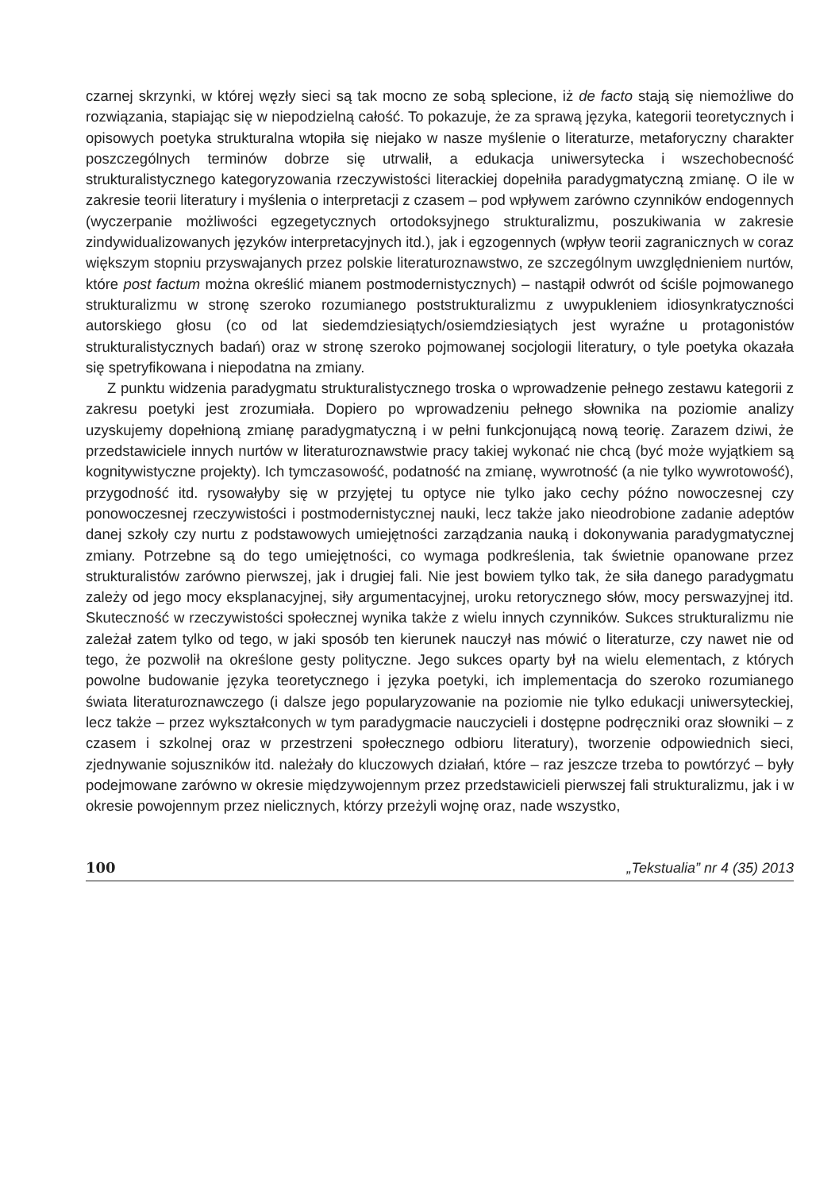czarnej skrzynki, w której węzły sieci są tak mocno ze sobą splecione, iż de facto stają się niemożliwe do rozwiązania, stapiając się w niepodzielną całość. To pokazuje, że za sprawą języka, kategorii teoretycznych i opisowych poetyka strukturalna wtopiła się niejako w nasze myślenie o literaturze, metaforyczny charakter poszczególnych terminów dobrze się utrwalił, a edukacja uniwersytecka i wszechobecność strukturalistycznego kategoryzowania rzeczywistości literackiej dopełniła paradygmatyczną zmianę. O ile w zakresie teorii literatury i myślenia o interpretacji z czasem – pod wpływem zarówno czynników endogennych (wyczerpanie możliwości egzegetycznych ortodoksyjnego strukturalizmu, poszukiwania w zakresie zindywidualizowanych języków interpretacyjnych itd.), jak i egzogennych (wpływ teorii zagranicznych w coraz większym stopniu przyswajanych przez polskie literaturoznawstwo, ze szczególnym uwzględnieniem nurtów, które post factum można określić mianem postmodernistycznych) – nastąpił odwrót od ściśle pojmowanego strukturalizmu w stronę szeroko rozumianego poststrukturalizmu z uwypukleniem idiosynkratyczności autorskiego głosu (co od lat siedemdziesiątych/osiemdziesiątych jest wyraźne u protagonistów strukturalistycznych badań) oraz w stronę szeroko pojmowanej socjologii literatury, o tyle poetyka okazała się spetryfikowana i niepodatna na zmiany.
Z punktu widzenia paradygmatu strukturalistycznego troska o wprowadzenie pełnego zestawu kategorii z zakresu poetyki jest zrozumiała. Dopiero po wprowadzeniu pełnego słownika na poziomie analizy uzyskujemy dopełnioną zmianę paradygmatyczną i w pełni funkcjonującą nową teorię. Zarazem dziwi, że przedstawiciele innych nurtów w literaturoznawstwie pracy takiej wykonać nie chcą (być może wyjątkiem są kognitywistyczne projekty). Ich tymczasowość, podatność na zmianę, wywrotność (a nie tylko wywrotowość), przygodność itd. rysowałyby się w przyjętej tu optyce nie tylko jako cechy późno nowoczesnej czy ponowoczesnej rzeczywistości i postmodernistycznej nauki, lecz także jako nieodrobione zadanie adeptów danej szkoły czy nurtu z podstawowych umiejętności zarządzania nauką i dokonywania paradygmatycznej zmiany. Potrzebne są do tego umiejętności, co wymaga podkreślenia, tak świetnie opanowane przez strukturalistów zarówno pierwszej, jak i drugiej fali. Nie jest bowiem tylko tak, że siła danego paradygmatu zależy od jego mocy eksplanacyjnej, siły argumentacyjnej, uroku retorycznego słów, mocy perswazyjnej itd. Skuteczność w rzeczywistości społecznej wynika także z wielu innych czynników. Sukces strukturalizmu nie zależał zatem tylko od tego, w jaki sposób ten kierunek nauczył nas mówić o literaturze, czy nawet nie od tego, że pozwolił na określone gesty polityczne. Jego sukces oparty był na wielu elementach, z których powolne budowanie języka teoretycznego i języka poetyki, ich implementacja do szeroko rozumianego świata literaturoznawczego (i dalsze jego popularyzowanie na poziomie nie tylko edukacji uniwersyteckiej, lecz także – przez wykształconych w tym paradygmacie nauczycieli i dostępne podręczniki oraz słowniki – z czasem i szkolnej oraz w przestrzeni społecznego odbioru literatury), tworzenie odpowiednich sieci, zjednywanie sojuszników itd. należały do kluczowych działań, które – raz jeszcze trzeba to powtórzyć – były podejmowane zarówno w okresie międzywojennym przez przedstawicieli pierwszej fali strukturalizmu, jak i w okresie powojennym przez nielicznych, którzy przeżyli wojnę oraz, nade wszystko,
100 „Tekstualia” nr 4 (35) 2013